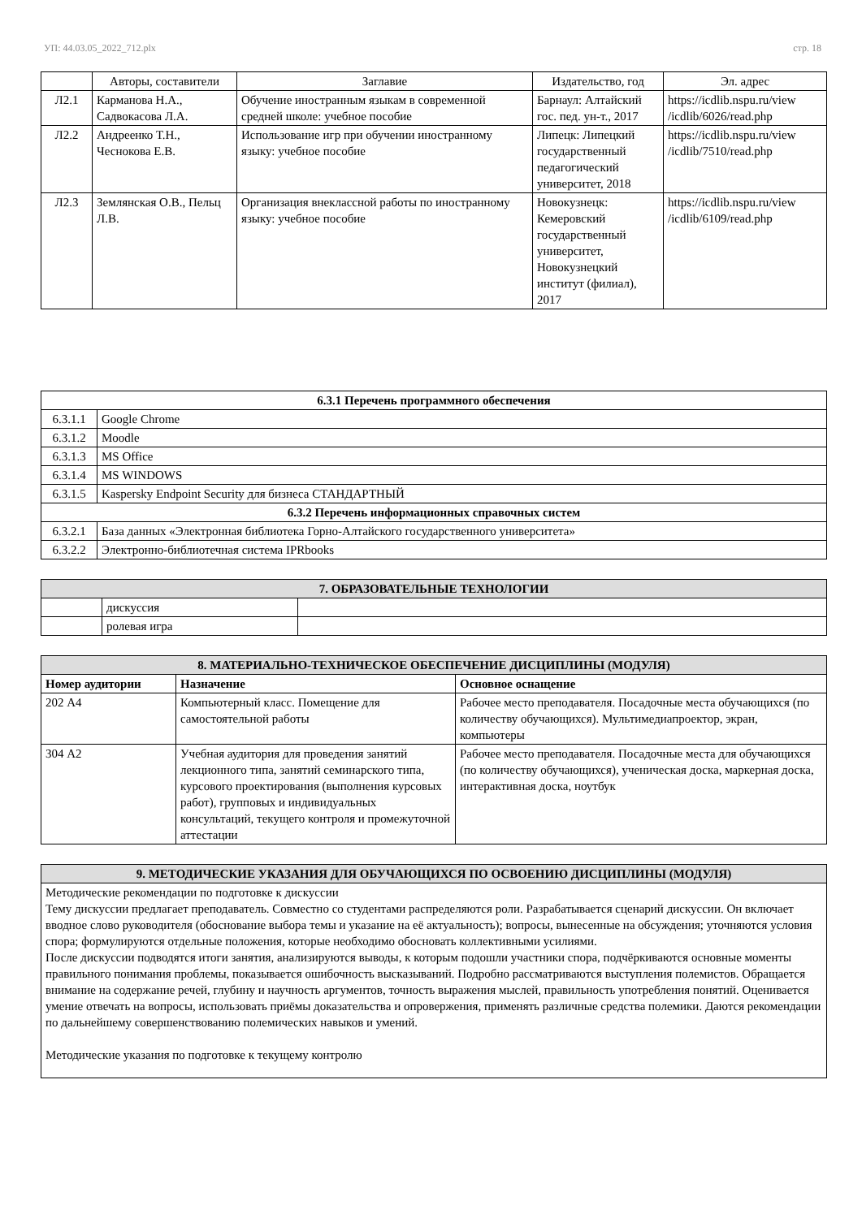УП: 44.03.05_2022_712.plx стр. 18
| | Авторы, составители | Заглавие | Издательство, год | Эл. адрес |
| --- | --- | --- | --- | --- |
| Л2.1 | Карманова Н.А., Садвокасова Л.А. | Обучение иностранным языкам в современной средней школе: учебное пособие | Барнаул: Алтайский гос. пед. ун-т., 2017 | https://icdlib.nspu.ru/view /icdlib/6026/read.php |
| Л2.2 | Андреенко Т.Н., Чеснокова Е.В. | Использование игр при обучении иностранному языку: учебное пособие | Липецк: Липецкий государственный педагогический университет, 2018 | https://icdlib.nspu.ru/view /icdlib/7510/read.php |
| Л2.3 | Землянская О.В., Пельц Л.В. | Организация внеклассной работы по иностранному языку: учебное пособие | Новокузнецк: Кемеровский государственный университет, Новокузнецкий институт (филиал), 2017 | https://icdlib.nspu.ru/view /icdlib/6109/read.php |
| 6.3.1 Перечень программного обеспечения | |
| 6.3.1.1 | Google Chrome |
| 6.3.1.2 | Moodle |
| 6.3.1.3 | MS Office |
| 6.3.1.4 | MS WINDOWS |
| 6.3.1.5 | Kaspersky Endpoint Security для бизнеса СТАНДАРТНЫЙ |
| 6.3.2 Перечень информационных справочных систем | |
| 6.3.2.1 | База данных «Электронная библиотека Горно-Алтайского государственного университета» |
| 6.3.2.2 | Электронно-библиотечная система IPRbooks |
| 7. ОБРАЗОВАТЕЛЬНЫЕ ТЕХНОЛОГИИ | | |
| | дискуссия | |
| | ролевая игра | |
| 8. МАТЕРИАЛЬНО-ТЕХНИЧЕСКОЕ ОБЕСПЕЧЕНИЕ ДИСЦИПЛИНЫ (МОДУЛЯ) | | |
| Номер аудитории | Назначение | Основное оснащение |
| 202 А4 | Компьютерный класс. Помещение для самостоятельной работы | Рабочее место преподавателя. Посадочные места обучающихся (по количеству обучающихся). Мультимедиапроектор, экран, компьютеры |
| 304 А2 | Учебная аудитория для проведения занятий лекционного типа, занятий семинарского типа, курсового проектирования (выполнения курсовых работ), групповых и индивидуальных консультаций, текущего контроля и промежуточной аттестации | Рабочее место преподавателя. Посадочные места для обучающихся (по количеству обучающихся), ученическая доска, маркерная доска, интерактивная доска, ноутбук |
| 9. МЕТОДИЧЕСКИЕ УКАЗАНИЯ ДЛЯ ОБУЧАЮЩИХСЯ ПО ОСВОЕНИЮ ДИСЦИПЛИНЫ (МОДУЛЯ) |
| Методические рекомендации по подготовке к дискуссии Тему дискуссии предлагает преподаватель. Совместно со студентами распределяются роли. Разрабатывается сценарий дискуссии. Он включает вводное слово руководителя (обоснование выбора темы и указание на её актуальность); вопросы, вынесенные на обсуждения; уточняются условия спора; формулируются отдельные положения, которые необходимо обосновать коллективными усилиями. После дискуссии подводятся итоги занятия, анализируются выводы, к которым подошли участники спора, подчёркиваются основные моменты правильного понимания проблемы, показывается ошибочность высказываний. Подробно рассматриваются выступления полемистов. Обращается внимание на содержание речей, глубину и научность аргументов, точность выражения мыслей, правильность употребления понятий. Оценивается умение отвечать на вопросы, использовать приёмы доказательства и опровержения, применять различные средства полемики. Даются рекомендации по дальнейшему совершенствованию полемических навыков и умений. Методические указания по подготовке к текущему контролю |